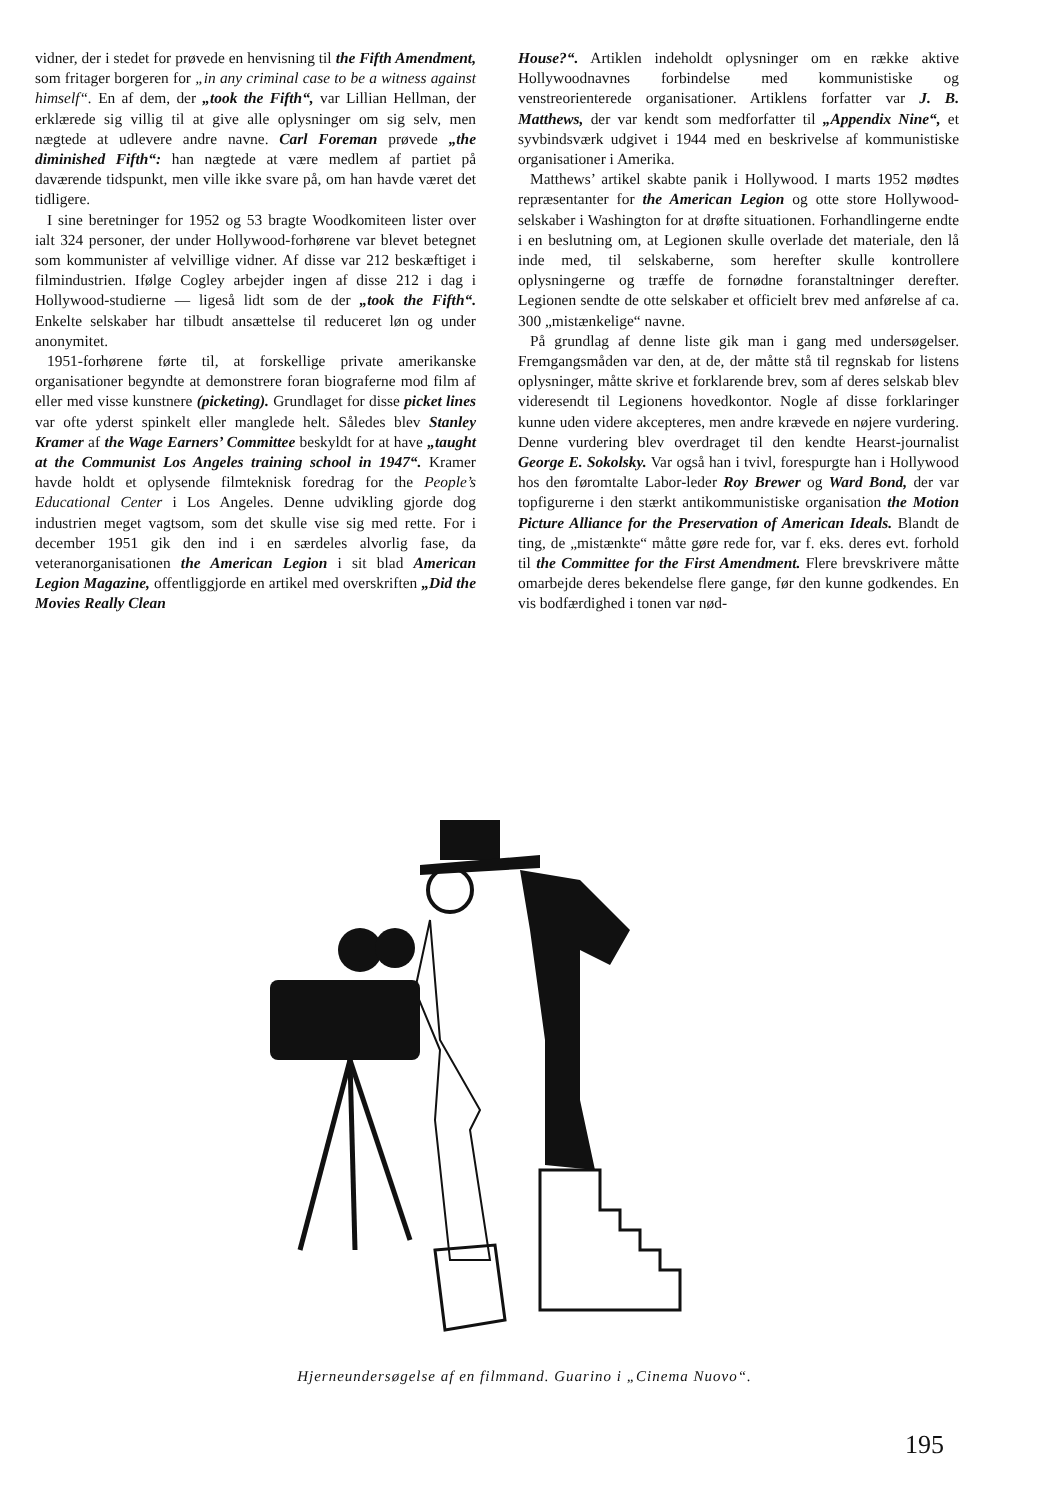vidner, der i stedet for prøvede en henvisning til the Fifth Amendment, som fritager borgeren for „in any criminal case to be a witness against himself“. En af dem, der „took the Fifth“, var Lillian Hellman, der erklærede sig villig til at give alle oplysninger om sig selv, men nægtede at udlevere andre navne. Carl Foreman prøvede „the diminished Fifth“: han nægtede at være medlem af partiet på daværende tidspunkt, men ville ikke svare på, om han havde været det tidligere.
I sine beretninger for 1952 og 53 bragte Woodkomiteen lister over ialt 324 personer, der under Hollywood-forhørene var blevet betegnet som kommunister af velvillige vidner. Af disse var 212 beskæftiget i filmindustrien. Ifølge Cogley arbejder ingen af disse 212 i dag i Hollywood-studierne — ligeså lidt som de der „took the Fifth“. Enkelte selskaber har tilbudt ansættelse til reduceret løn og under anonymitet.
1951-forhørene førte til, at forskellige private amerikanske organisationer begyndte at demonstrere foran biograferne mod film af eller med visse kunstnere (picketing). Grundlaget for disse picket lines var ofte yderst spinkelt eller manglede helt. Således blev Stanley Kramer af the Wage Earners’ Committee beskyldt for at have „taught at the Communist Los Angeles training school in 1947“. Kramer havde holdt et oplysende filmteknisk foredrag for the People’s Educational Center i Los Angeles. Denne udvikling gjorde dog industrien meget vagtsom, som det skulle vise sig med rette. For i december 1951 gik den ind i en særdeles alvorlig fase, da veteranorganisationen the American Legion i sit blad American Legion Magazine, offentliggjorde en artikel med overskriften „Did the Movies Really Clean
House?“. Artiklen indeholdt oplysninger om en række aktive Hollywoodnavnes forbindelse med kommunistiske og venstreorienterede organisationer. Artiklens forfatter var J. B. Matthews, der var kendt som medforfatter til „Appendix Nine“, et syvbindsværk udgivet i 1944 med en beskrivelse af kommunistiske organisationer i Amerika.
Matthews’ artikel skabte panik i Hollywood. I marts 1952 mødtes repræsentanter for the American Legion og otte store Hollywood-selskaber i Washington for at drøfte situationen. Forhandlingerne endte i en beslutning om, at Legionen skulle overlade det materiale, den lå inde med, til selskaberne, som herefter skulle kontrollere oplysningerne og træffe de fornødne foranstaltninger derefter. Legionen sendte de otte selskaber et officielt brev med anførelse af ca. 300 „mistænkelige“ navne.
På grundlag af denne liste gik man i gang med undersøgelser. Fremgangsmåden var den, at de, der måtte stå til regnskab for listens oplysninger, måtte skrive et forklarende brev, som af deres selskab blev videresendt til Legionens hovedkontor. Nogle af disse forklaringer kunne uden videre akcepteres, men andre krævede en nøjere vurdering. Denne vurdering blev overdraget til den kendte Hearst-journalist George E. Sokolsky. Var også han i tvivl, forespurgte han i Hollywood hos den føromtalte Labor-leder Roy Brewer og Ward Bond, der var topfigurerne i den stærkt antikommunistiske organisation the Motion Picture Alliance for the Preservation of American Ideals. Blandt de ting, de „mistænkte“ måtte gøre rede for, var f. eks. deres evt. forhold til the Committee for the First Amendment. Flere brevskrivere måtte omarbejde deres bekendelse flere gange, før den kunne godkendes. En vis bodfærdighed i tonen var nød-
Hjerneundersøgelse af en filmmand. Guarino i „Cinema Nuovo“.
195